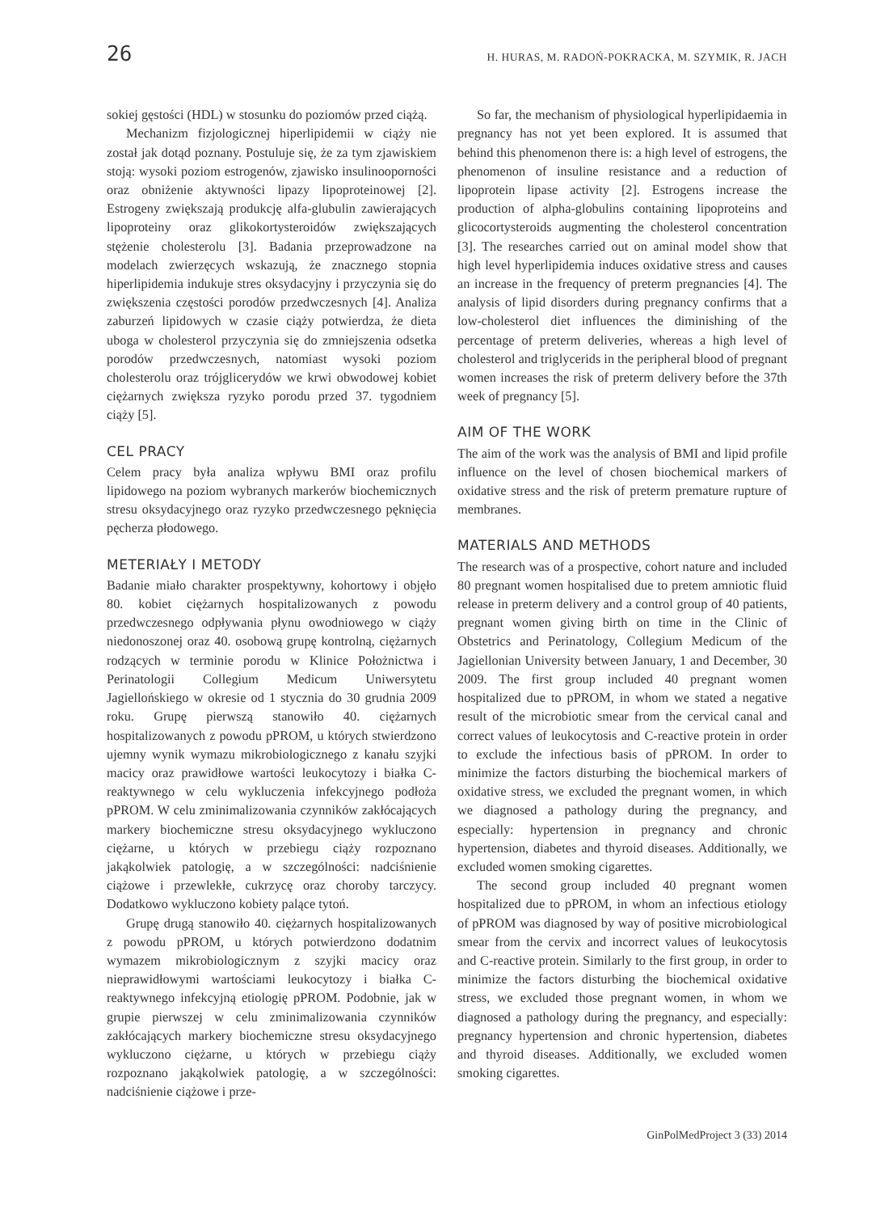26 H. HURAS, M. RADOŃ-POKRACKA, M. SZYMIK, R. JACH
sokiej gęstości (HDL) w stosunku do poziomów przed ciążą.
Mechanizm fizjologicznej hiperlipidemii w ciąży nie został jak dotąd poznany. Postuluje się, że za tym zjawiskiem stoją: wysoki poziom estrogenów, zjawisko insulinooporności oraz obniżenie aktywności lipazy lipoproteinowej [2]. Estrogeny zwiększają produkcję alfa-glubulin zawierających lipoproteiny oraz glikokortysteroidów zwiększających stężenie cholesterolu [3]. Badania przeprowadzone na modelach zwierzęcych wskazują, że znacznego stopnia hiperlipidemia indukuje stres oksydacyjny i przyczynia się do zwiększenia częstości porodów przedwczesnych [4]. Analiza zaburzeń lipidowych w czasie ciąży potwierdza, że dieta uboga w cholesterol przyczynia się do zmniejszenia odsetka porodów przedwczesnych, natomiast wysoki poziom cholesterolu oraz trójglicerydów we krwi obwodowej kobiet ciężarnych zwiększa ryzyko porodu przed 37. tygodniem ciąży [5].
CEL PRACY
Celem pracy była analiza wpływu BMI oraz profilu lipidowego na poziom wybranych markerów biochemicznych stresu oksydacyjnego oraz ryzyko przedwczesnego pęknięcia pęcherza płodowego.
METERIAŁY I METODY
Badanie miało charakter prospektywny, kohortowy i objęło 80. kobiet ciężarnych hospitalizowanych z powodu przedwczesnego odpływania płynu owodniowego w ciąży niedonoszonej oraz 40. osobową grupę kontrolną, ciężarnych rodzących w terminie porodu w Klinice Położnictwa i Perinatologii Collegium Medicum Uniwersytetu Jagiellońskiego w okresie od 1 stycznia do 30 grudnia 2009 roku. Grupę pierwszą stanowiło 40. ciężarnych hospitalizowanych z powodu pPROM, u których stwierdzono ujemny wynik wymazu mikrobiologicznego z kanału szyjki macicy oraz prawidłowe wartości leukocytozy i białka C-reaktywnego w celu wykluczenia infekcyjnego podłoża pPROM. W celu zminimalizowania czynników zakłócających markery biochemiczne stresu oksydacyjnego wykluczono ciężarne, u których w przebiegu ciąży rozpoznano jakąkolwiek patologię, a w szczególności: nadciśnienie ciążowe i przewlekłe, cukrzycę oraz choroby tarczycy. Dodatkowo wykluczono kobiety palące tytoń.
Grupę drugą stanowiło 40. ciężarnych hospitalizowanych z powodu pPROM, u których potwierdzono dodatnim wymazem mikrobiologicznym z szyjki macicy oraz nieprawidłowymi wartościami leukocytozy i białka C-reaktywnego infekcyjną etiologię pPROM. Podobnie, jak w grupie pierwszej w celu zminimalizowania czynników zakłócających markery biochemiczne stresu oksydacyjnego wykluczono ciężarne, u których w przebiegu ciąży rozpoznano jakąkolwiek patologię, a w szczególności: nadciśnienie ciążowe i prze-
So far, the mechanism of physiological hyperlipidaemia in pregnancy has not yet been explored. It is assumed that behind this phenomenon there is: a high level of estrogens, the phenomenon of insuline resistance and a reduction of lipoprotein lipase activity [2]. Estrogens increase the production of alpha-globulins containing lipoproteins and glicocortysteroids augmenting the cholesterol concentration [3]. The researches carried out on aminal model show that high level hyperlipidemia induces oxidative stress and causes an increase in the frequency of preterm pregnancies [4]. The analysis of lipid disorders during pregnancy confirms that a low-cholesterol diet influences the diminishing of the percentage of preterm deliveries, whereas a high level of cholesterol and triglycerids in the peripheral blood of pregnant women increases the risk of preterm delivery before the 37th week of pregnancy [5].
AIM OF THE WORK
The aim of the work was the analysis of BMI and lipid profile influence on the level of chosen biochemical markers of oxidative stress and the risk of preterm premature rupture of membranes.
MATERIALS AND METHODS
The research was of a prospective, cohort nature and included 80 pregnant women hospitalised due to pretem amniotic fluid release in preterm delivery and a control group of 40 patients, pregnant women giving birth on time in the Clinic of Obstetrics and Perinatology, Collegium Medicum of the Jagiellonian University between January, 1 and December, 30 2009. The first group included 40 pregnant women hospitalized due to pPROM, in whom we stated a negative result of the microbiotic smear from the cervical canal and correct values of leukocytosis and C-reactive protein in order to exclude the infectious basis of pPROM. In order to minimize the factors disturbing the biochemical markers of oxidative stress, we excluded the pregnant women, in which we diagnosed a pathology during the pregnancy, and especially: hypertension in pregnancy and chronic hypertension, diabetes and thyroid diseases. Additionally, we excluded women smoking cigarettes.
The second group included 40 pregnant women hospitalized due to pPROM, in whom an infectious etiology of pPROM was diagnosed by way of positive microbiological smear from the cervix and incorrect values of leukocytosis and C-reactive protein. Similarly to the first group, in order to minimize the factors disturbing the biochemical oxidative stress, we excluded those pregnant women, in whom we diagnosed a pathology during the pregnancy, and especially: pregnancy hypertension and chronic hypertension, diabetes and thyroid diseases. Additionally, we excluded women smoking cigarettes.
GinPolMedProject 3 (33) 2014